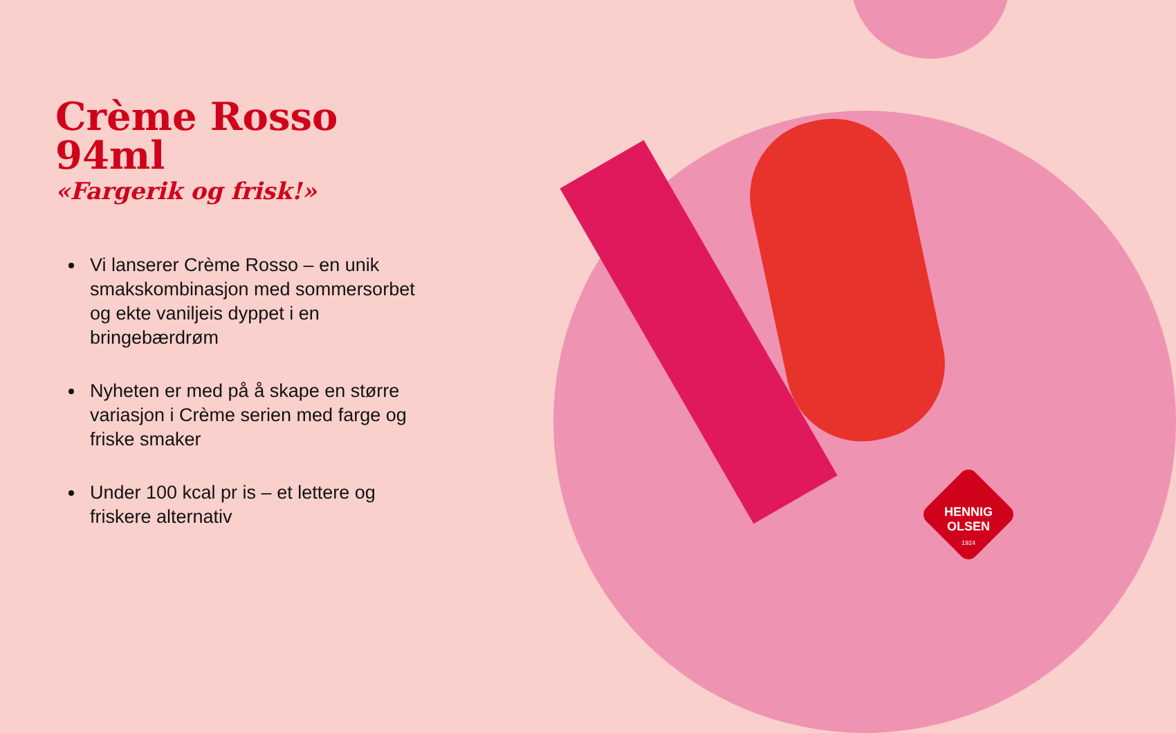Crème Rosso 94ml
«Fargerik og frisk!»
Vi lanserer Crème Rosso – en unik smakskombinasjon med sommersorbet og ekte vaniljeis dyppet i en bringebærdrøm
Nyheten er med på å skape en større variasjon i Crème serien med farge og friske smaker
Under 100 kcal pr is – et lettere og friskere alternativ
HENNIG
OLSEN
1924